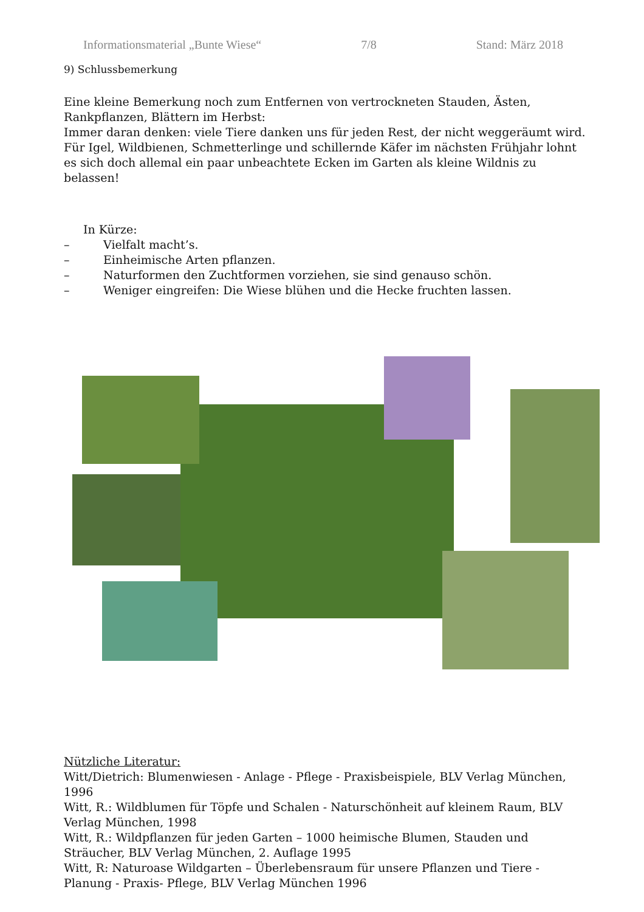Informationsmaterial „Bunte Wiese“7/8 Stand: März 2018
9) Schlussbemerkung
Eine kleine Bemerkung noch zum Entfernen von vertrockneten Stauden, Ästen, Rankpflanzen, Blättern im Herbst:
Immer daran denken: viele Tiere danken uns für jeden Rest, der nicht weggeräumt wird. Für Igel, Wildbienen, Schmetterlinge und schillernde Käfer im nächsten Frühjahr lohnt es sich doch allemal ein paar unbeachtete Ecken im Garten als kleine Wildnis zu belassen!
In Kürze:
– Vielfalt macht’s.
– Einheimische Arten pflanzen.
– Naturformen den Zuchtformen vorziehen, sie sind genauso schön.
– Weniger eingreifen: Die Wiese blühen und die Hecke fruchten lassen.
Nützliche Literatur:
Witt/Dietrich: Blumenwiesen - Anlage - Pflege - Praxisbeispiele, BLV Verlag München, 1996
Witt, R.: Wildblumen für Töpfe und Schalen - Naturschönheit auf kleinem Raum, BLV Verlag München, 1998
Witt, R.: Wildpflanzen für jeden Garten – 1000 heimische Blumen, Stauden und Sträucher, BLV Verlag München, 2. Auflage 1995
Witt, R: Naturoase Wildgarten – Überlebensraum für unsere Pflanzen und Tiere - Planung - Praxis- Pflege, BLV Verlag München 1996